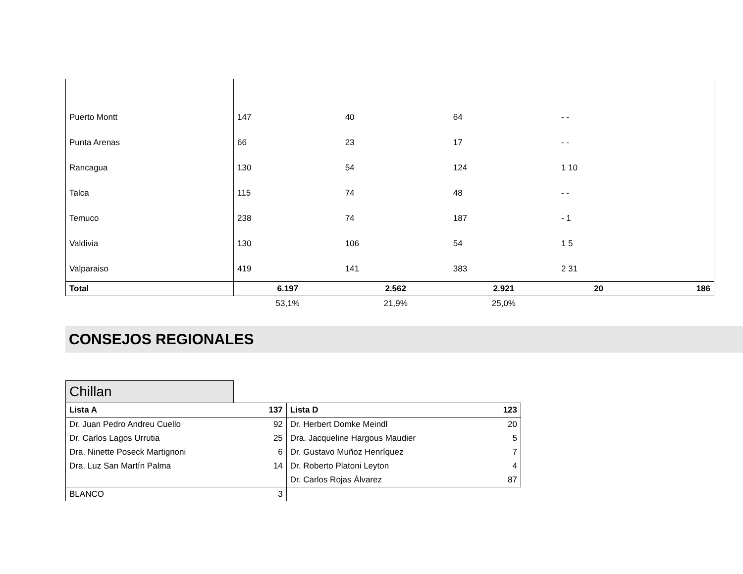| Puerto Montt | 147 | 40 | 64 | - - | |
| Punta Arenas | 66 | 23 | 17 | - - | |
| Rancagua | 130 | 54 | 124 | 1 10 | |
| Talca | 115 | 74 | 48 | - - | |
| Temuco | 238 | 74 | 187 | - 1 | |
| Valdivia | 130 | 106 | 54 | 1 5 | |
| Valparaiso | 419 | 141 | 383 | 2 31 | |
| Total | 6.197 | 2.562 | 2.921 | 20 | 186 |
| | 53,1% | 21,9% | 25,0% | | |
CONSEJOS REGIONALES
Chillan
| Lista A | 137 | Lista D | 123 |
| Dr. Juan Pedro Andreu Cuello | 92 | Dr. Herbert Domke Meindl | 20 |
| Dr. Carlos Lagos Urrutia | 25 | Dra. Jacqueline Hargous Maudier | 5 |
| Dra. Ninette Poseck Martignoni | 6 | Dr. Gustavo Muñoz Henríquez | 7 |
| Dra. Luz San Martín Palma | 14 | Dr. Roberto Platoni Leyton | 4 |
| | | Dr. Carlos Rojas Álvarez | 87 |
| BLANCO | 3 | | |